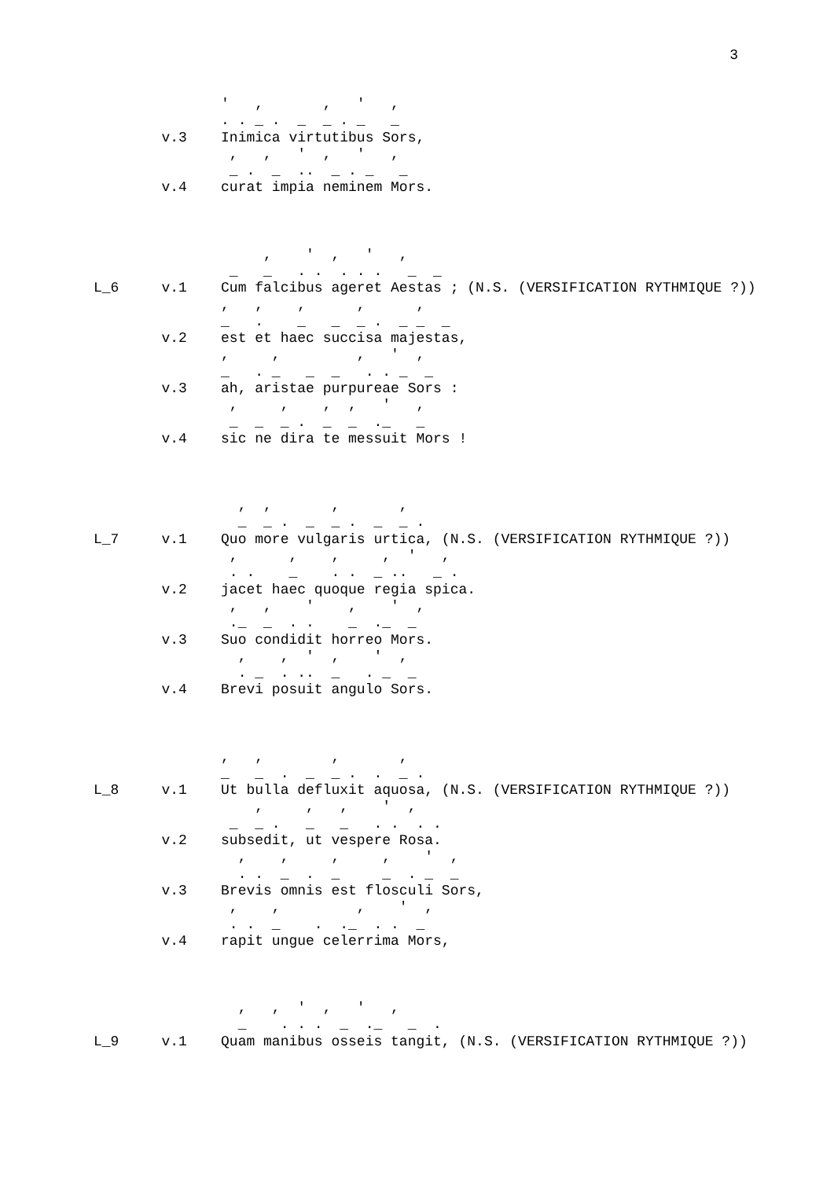3
               '   ,       ,   '   ,
               . . _ .  _  _ . _   _
        v.3    Inimica virtutibus Sors,
                ,   ,   '  ,   '   ,
                _ .  _  ..  _ . _   _
        v.4    curat impia neminem Mors.



                    ,    '  ,   '   ,
                _   _   . .  . . .   _  _
L_6     v.1    Cum falcibus ageret Aestas ; (N.S. (VERSIFICATION RYTHMIQUE ?))
               ,   ,    ,      ,      ,
               _   .    _   _  _ .  _ _  _
        v.2    est et haec succisa majestas,
               ,     ,         ,   '  ,
               _   . _   _  _   . . _  _
        v.3    ah, aristae purpureae Sors :
                ,     ,    ,  ,   '   ,
                _  _  _ .  _  _  ._   _
        v.4    sic ne dira te messuit Mors !



                 ,  ,       ,       ,
                 _  _ .  _  _ .  _  _ .
L_7     v.1    Quo more vulgaris urtica, (N.S. (VERSIFICATION RYTHMIQUE ?))
                ,      ,    ,     ,  '   ,
                . .    _    . .  _ ..   _ .
        v.2    jacet haec quoque regia spica.
                ,   ,    '    ,    '  ,
                ._  _  . .    _  ._  _
        v.3    Suo condidit horreo Mors.
                 ,    ,  '  ,    '  ,
                 . _  . ..  _   . _  _
        v.4    Brevi posuit angulo Sors.



               ,   ,        ,       ,
               _   _  .  _  _ .  .  _ .
L_8     v.1    Ut bulla defluxit aquosa, (N.S. (VERSIFICATION RYTHMIQUE ?))
                   ,     ,   ,    '  ,
                _  _ .   _   _   . .  . .
        v.2    subsedit, ut vespere Rosa.
                 ,    ,     ,     ,    '  ,
                 . .  _  .  _     _  . _  _
        v.3    Brevis omnis est flosculi Sors,
                ,    ,         ,    '  ,
                . .  _    .  ._  . .  _
        v.4    rapit ungue celerrima Mors,



                 ,   ,  '  ,   '   ,
                 _    . . .  _  ._   _  .
L_9     v.1    Quam manibus osseis tangit, (N.S. (VERSIFICATION RYTHMIQUE ?))